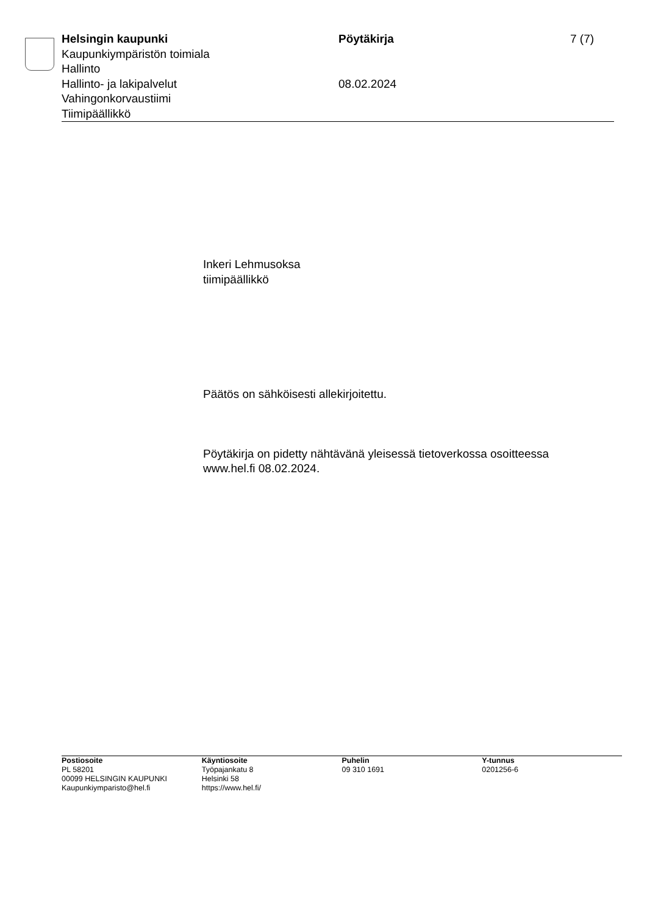Helsingin kaupunki
Kaupunkiympäristön toimiala
Hallinto
Hallinto- ja lakipalvelut
Vahingonkorvaustiimi
Tiimipäällikkö
Pöytäkirja
08.02.2024
7 (7)
Inkeri Lehmusoksa
tiimipäällikkö
Päätös on sähköisesti allekirjoitettu.
Pöytäkirja on pidetty nähtävänä yleisessä tietoverkossa osoitteessa
www.hel.fi 08.02.2024.
Postiosoite
PL 58201
00099 HELSINGIN KAUPUNKI
Kaupunkiymparisto@hel.fi
Käyntiosoite
Työpajankatu 8
Helsinki 58
https://www.hel.fi/
Puhelin
09 310 1691
Y-tunnus
0201256-6